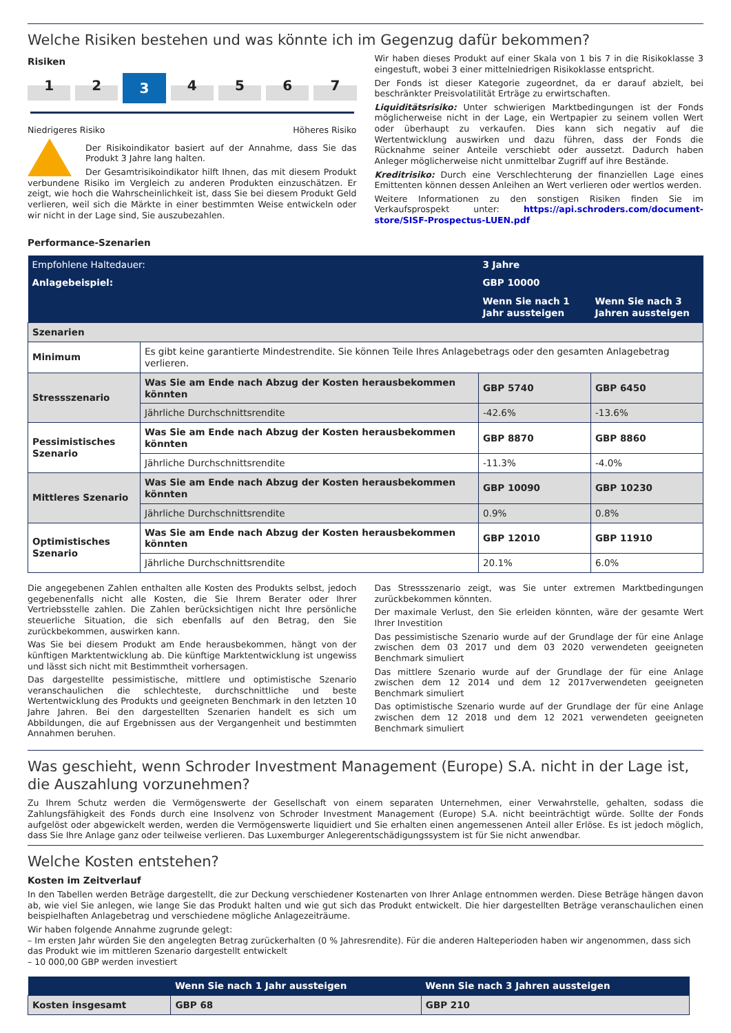Welche Risiken bestehen und was könnte ich im Gegenzug dafür bekommen?
Risiken
1 2 3 4567
Niedrigeres Risiko Höheres Risiko
Der Risikoindikator basiert auf der Annahme, dass Sie das Produkt 3 Jahre lang halten.
Der Gesamtrisikoindikator hilft Ihnen, das mit diesem Produkt verbundene Risiko im Vergleich zu anderen Produkten einzuschätzen. Er zeigt, wie hoch die Wahrscheinlichkeit ist, dass Sie bei diesem Produkt Geld verlieren, weil sich die Märkte in einer bestimmten Weise entwickeln oder wir nicht in der Lage sind, Sie auszubezahlen.
Wir haben dieses Produkt auf einer Skala von 1 bis 7 in die Risikoklasse 3 eingestuft, wobei 3 einer mittelniedrigen Risikoklasse entspricht.
Der Fonds ist dieser Kategorie zugeordnet, da er darauf abzielt, bei beschränkter Preisvolatilität Erträge zu erwirtschaften.
Liquiditätsrisiko: Unter schwierigen Marktbedingungen ist der Fonds möglicherweise nicht in der Lage, ein Wertpapier zu seinem vollen Wert oder überhaupt zu verkaufen. Dies kann sich negativ auf die Wertentwicklung auswirken und dazu führen, dass der Fonds die Rücknahme seiner Anteile verschiebt oder aussetzt. Dadurch haben Anleger möglicherweise nicht unmittelbar Zugriff auf ihre Bestände.
Kreditrisiko: Durch eine Verschlechterung der finanziellen Lage eines Emittenten können dessen Anleihen an Wert verlieren oder wertlos werden.
Weitere Informationen zu den sonstigen Risiken finden Sie im Verkaufsprospekt unter: https://api.schroders.com/document-store/SISF-Prospectus-LUEN.pdf
Performance-Szenarien
| Empfohlene Haltedauer: | | 3 Jahre | |
| Anlagebeispiel: | | GBP 10000 | |
| | | Wenn Sie nach 1 Jahr aussteigen | Wenn Sie nach 3 Jahren aussteigen |
| Szenarien | | | |
| Minimum | Es gibt keine garantierte Mindestrendite. Sie können Teile Ihres Anlagebetrags oder den gesamten Anlagebetrag verlieren. | | |
| Stressszenario | Was Sie am Ende nach Abzug der Kosten herausbekommen könnten | GBP 5740 | GBP 6450 |
| | Jährliche Durchschnittsrendite | -42.6% | -13.6% |
| Pessimistisches Szenario | Was Sie am Ende nach Abzug der Kosten herausbekommen könnten | GBP 8870 | GBP 8860 |
| | Jährliche Durchschnittsrendite | -11.3% | -4.0% |
| Mittleres Szenario | Was Sie am Ende nach Abzug der Kosten herausbekommen könnten | GBP 10090 | GBP 10230 |
| | Jährliche Durchschnittsrendite | 0.9% | 0.8% |
| Optimistisches Szenario | Was Sie am Ende nach Abzug der Kosten herausbekommen könnten | GBP 12010 | GBP 11910 |
| | Jährliche Durchschnittsrendite | 20.1% | 6.0% |
Die angegebenen Zahlen enthalten alle Kosten des Produkts selbst, jedoch gegebenenfalls nicht alle Kosten, die Sie Ihrem Berater oder Ihrer Vertriebsstelle zahlen. Die Zahlen berücksichtigen nicht Ihre persönliche steuerliche Situation, die sich ebenfalls auf den Betrag, den Sie zurückbekommen, auswirken kann.
Was Sie bei diesem Produkt am Ende herausbekommen, hängt von der künftigen Marktentwicklung ab. Die künftige Marktentwicklung ist ungewiss und lässt sich nicht mit Bestimmtheit vorhersagen.
Das dargestellte pessimistische, mittlere und optimistische Szenario veranschaulichen die schlechteste, durchschnittliche und beste Wertentwicklung des Produkts und geeigneten Benchmark in den letzten 10 Jahre Jahren. Bei den dargestellten Szenarien handelt es sich um Abbildungen, die auf Ergebnissen aus der Vergangenheit und bestimmten Annahmen beruhen.
Das Stressszenario zeigt, was Sie unter extremen Marktbedingungen zurückbekommen könnten.
Der maximale Verlust, den Sie erleiden könnten, wäre der gesamte Wert Ihrer Investition
Das pessimistische Szenario wurde auf der Grundlage der für eine Anlage zwischen dem 03 2017 und dem 03 2020 verwendeten geeigneten Benchmark simuliert
Das mittlere Szenario wurde auf der Grundlage der für eine Anlage zwischen dem 12 2014 und dem 12 2017verwendeten geeigneten Benchmark simuliert
Das optimistische Szenario wurde auf der Grundlage der für eine Anlage zwischen dem 12 2018 und dem 12 2021 verwendeten geeigneten Benchmark simuliert
Was geschieht, wenn Schroder Investment Management (Europe) S.A. nicht in der Lage ist, die Auszahlung vorzunehmen?
Zu Ihrem Schutz werden die Vermögenswerte der Gesellschaft von einem separaten Unternehmen, einer Verwahrstelle, gehalten, sodass die Zahlungsfähigkeit des Fonds durch eine Insolvenz von Schroder Investment Management (Europe) S.A. nicht beeinträchtigt würde. Sollte der Fonds aufgelöst oder abgewickelt werden, werden die Vermögenswerte liquidiert und Sie erhalten einen angemessenen Anteil aller Erlöse. Es ist jedoch möglich, dass Sie Ihre Anlage ganz oder teilweise verlieren. Das Luxemburger Anlegerentschädigungssystem ist für Sie nicht anwendbar.
Welche Kosten entstehen?
Kosten im Zeitverlauf
In den Tabellen werden Beträge dargestellt, die zur Deckung verschiedener Kostenarten von Ihrer Anlage entnommen werden. Diese Beträge hängen davon ab, wie viel Sie anlegen, wie lange Sie das Produkt halten und wie gut sich das Produkt entwickelt. Die hier dargestellten Beträge veranschaulichen einen beispielhaften Anlagebetrag und verschiedene mögliche Anlagezeiträume.
Wir haben folgende Annahme zugrunde gelegt:
– Im ersten Jahr würden Sie den angelegten Betrag zurückerhalten (0 % Jahresrendite). Für die anderen Halteperioden haben wir angenommen, dass sich das Produkt wie im mittleren Szenario dargestellt entwickelt
– 10 000,00 GBP werden investiert
| | Wenn Sie nach 1 Jahr aussteigen | Wenn Sie nach 3 Jahren aussteigen |
| Kosten insgesamt | GBP 68 | GBP 210 |